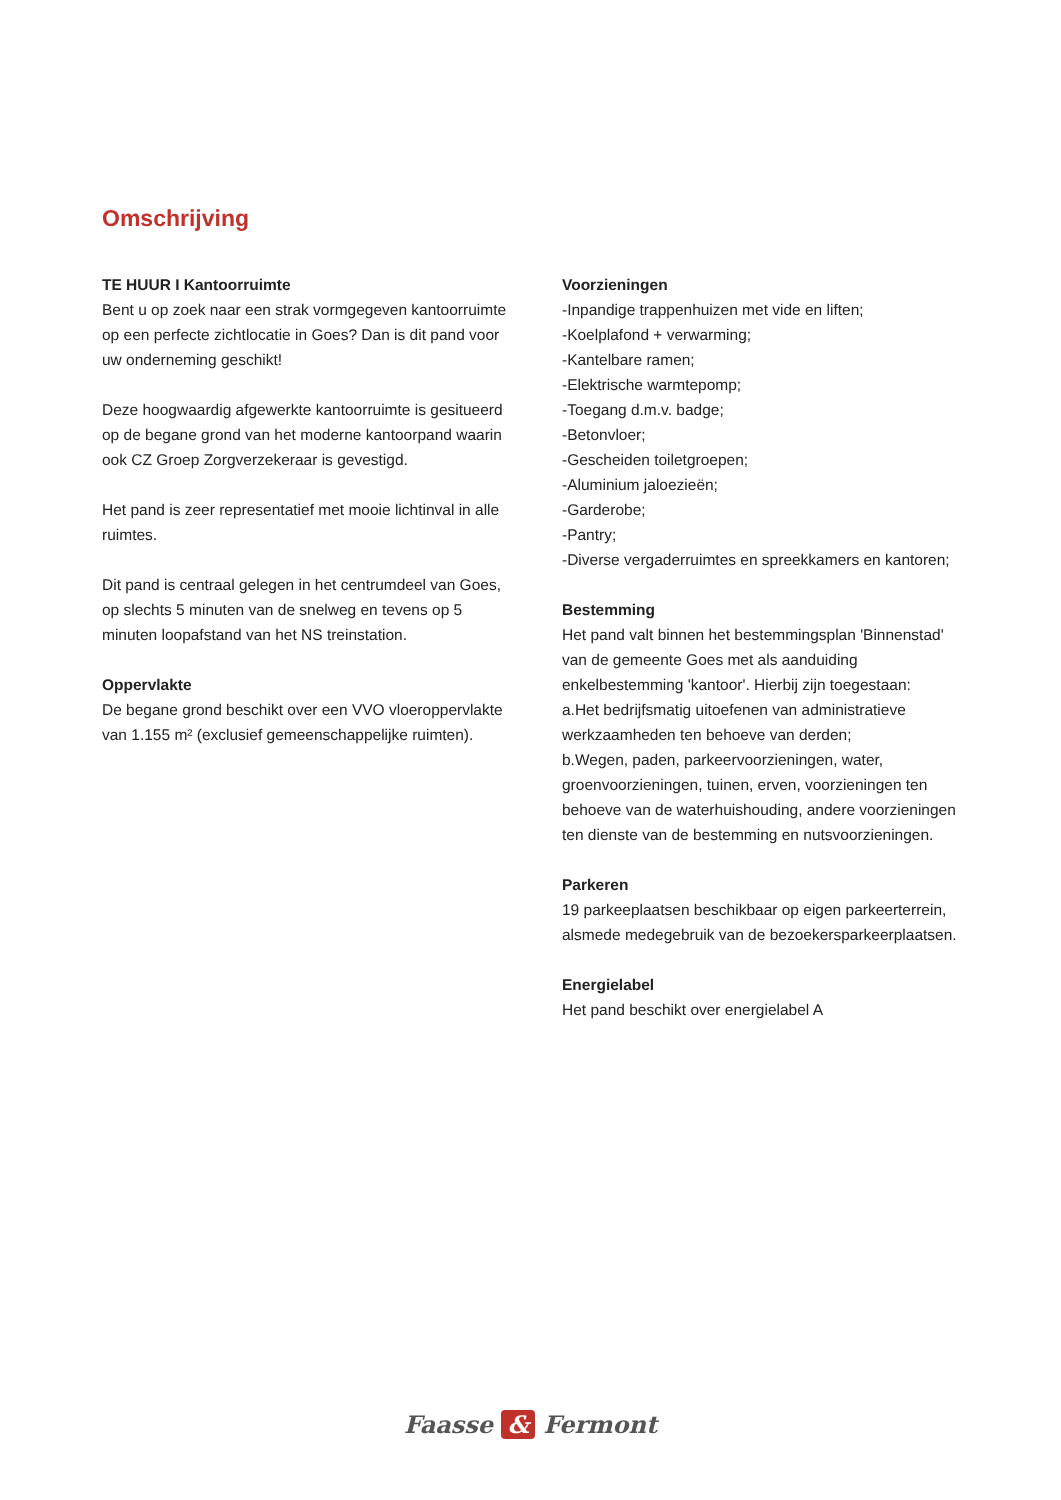Omschrijving
TE HUUR I Kantoorruimte
Bent u op zoek naar een strak vormgegeven kantoorruimte op een perfecte zichtlocatie in Goes? Dan is dit pand voor uw onderneming geschikt!
Deze hoogwaardig afgewerkte kantoorruimte is gesitueerd op de begane grond van het moderne kantoorpand waarin ook CZ Groep Zorgverzekeraar is gevestigd.
Het pand is zeer representatief met mooie lichtinval in alle ruimtes.
Dit pand is centraal gelegen in het centrumdeel van Goes, op slechts 5 minuten van de snelweg en tevens op 5 minuten loopafstand van het NS treinstation.
Oppervlakte
De begane grond beschikt over een VVO vloeroppervlakte van 1.155 m² (exclusief gemeenschappelijke ruimten).
Voorzieningen
-Inpandige trappenhuizen met vide en liften;
-Koelplafond + verwarming;
-Kantelbare ramen;
-Elektrische warmtepomp;
-Toegang d.m.v. badge;
-Betonvloer;
-Gescheiden toiletgroepen;
-Aluminium jaloezieën;
-Garderobe;
-Pantry;
-Diverse vergaderruimtes en spreekkamers en kantoren;
Bestemming
Het pand valt binnen het bestemmingsplan 'Binnenstad' van de gemeente Goes met als aanduiding enkelbestemming 'kantoor'. Hierbij zijn toegestaan:
a.Het bedrijfsmatig uitoefenen van administratieve werkzaamheden ten behoeve van derden;
b.Wegen, paden, parkeervoorzieningen, water, groenvoorzieningen, tuinen, erven, voorzieningen ten behoeve van de waterhuishouding, andere voorzieningen ten dienste van de bestemming en nutsvoorzieningen.
Parkeren
19 parkeeplaatsen beschikbaar op eigen parkeerterrein, alsmede medegebruik van de bezoekersparkeerplaatsen.
Energielabel
Het pand beschikt over energielabel A
Faasse & Fermont